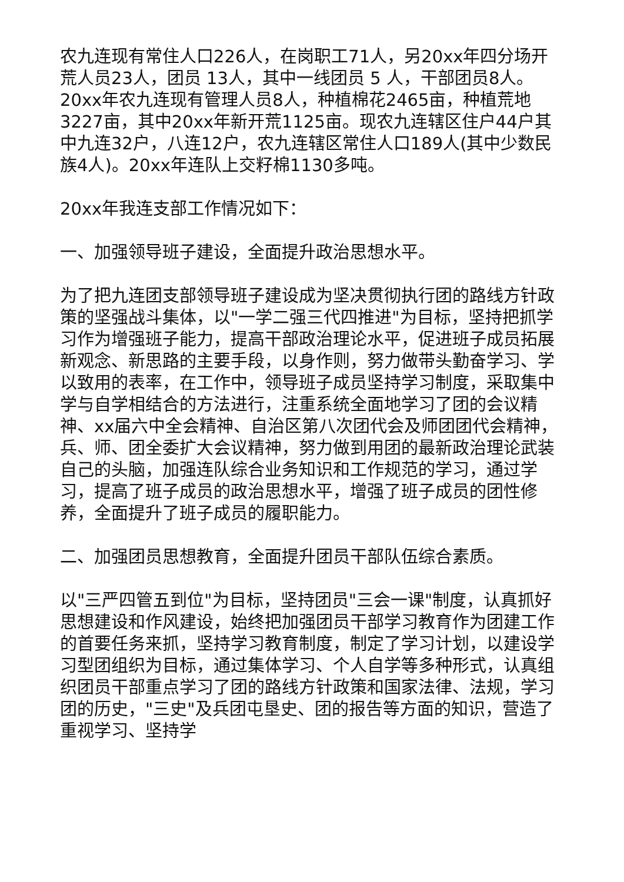农九连现有常住人口226人，在岗职工71人，另20xx年四分场开荒人员23人，团员 13人，其中一线团员 5 人，干部团员8人。20xx年农九连现有管理人员8人，种植棉花2465亩，种植荒地3227亩，其中20xx年新开荒1125亩。现农九连辖区住户44户其中九连32户，八连12户，农九连辖区常住人口189人(其中少数民族4人)。20xx年连队上交籽棉1130多吨。
20xx年我连支部工作情况如下：
一、加强领导班子建设，全面提升政治思想水平。
为了把九连团支部领导班子建设成为坚决贯彻执行团的路线方针政策的坚强战斗集体，以"一学二强三代四推进"为目标，坚持把抓学习作为增强班子能力，提高干部政治理论水平，促进班子成员拓展新观念、新思路的主要手段，以身作则，努力做带头勤奋学习、学以致用的表率，在工作中，领导班子成员坚持学习制度，采取集中学与自学相结合的方法进行，注重系统全面地学习了团的会议精神、xx届六中全会精神、自治区第八次团代会及师团团代会精神，兵、师、团全委扩大会议精神，努力做到用团的最新政治理论武装自己的头脑，加强连队综合业务知识和工作规范的学习，通过学习，提高了班子成员的政治思想水平，增强了班子成员的团性修养，全面提升了班子成员的履职能力。
二、加强团员思想教育，全面提升团员干部队伍综合素质。
以"三严四管五到位"为目标，坚持团员"三会一课"制度，认真抓好思想建设和作风建设，始终把加强团员干部学习教育作为团建工作的首要任务来抓，坚持学习教育制度，制定了学习计划，以建设学习型团组织为目标，通过集体学习、个人自学等多种形式，认真组织团员干部重点学习了团的路线方针政策和国家法律、法规，学习团的历史，"三史"及兵团屯垦史、团的报告等方面的知识，营造了重视学习、坚持学